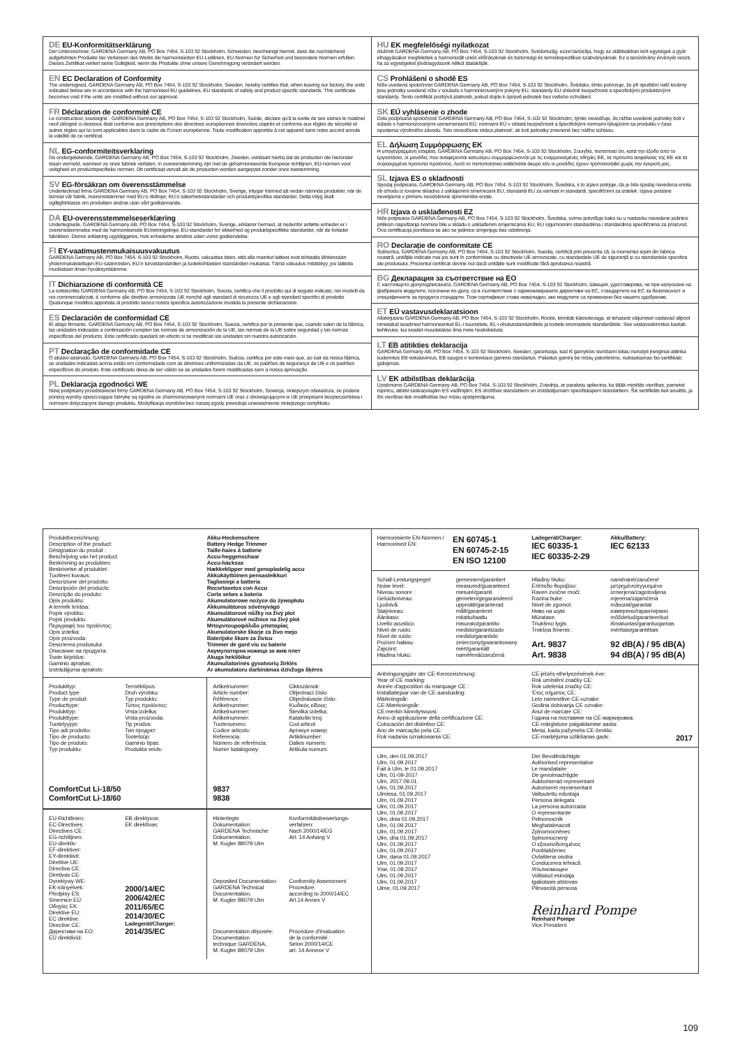DE EU-Konformitätserklärung
Der Unterzeichner, GARDENA Germany AB, PO Box 7454, S-103 92 Stockholm, Schweden, bescheinigt hiermit, dass die nachstehend aufgeführten Produkte bei Verlassen des Werks die harmonisierten EU-Leitlinien, EU-Normen für Sicherheit und besondere Normen erfüllen. Dieses Zertifikat verliert seine Gültigkeit, wenn die Produkte ohne unsere Genehmigung verändert werden.
EN EC Declaration of Conformity
The undersigned, GARDENA Germany AB, PO Box 7454, S-103 92 Stockholm, Sweden, hereby certifies that, when leaving our factory, the units indicated below are in accordance with the harmonised EU guidelines, EU standards of safety and product specific standards. This certificate becomes void if the units are modified without our approval.
FR Déclaration de conformité CE
Le constructeur, soussigné : GARDENA Germany AB, PO Box 7454, S-103 92 Stockholm, Suède, déclare qu'à la sortie de ses usines le matériel neuf désigné ci-dessous était conforme aux prescriptions des directives européennes énoncées ciaprès et conforme aux règles de sécurité et autres règles qui lui sont applicables dans le cadre de l'Union européenne. Toute modification apportée à cet appareil sans notre accord annule la validité de ce certificat.
NL EG-conformiteitsverklaring
De ondergetekende, GARDENA Germany AB, PO Box 7454, S-103 92 Stockholm, Zweden, verklaart hierbij dat de producten die hieronder staan vermeld, wanneer ze onze fabriek verlaten, in overeenstemming zijn met de geharmoniseerde Europese richtlijnen, EU-normen voor veiligheid en productspecifieke normen. Dit certificaat vervalt als de producten worden aangepast zonder onze toestemming.
SV EG-försäkran om överensstämmelse
Undertecknad firma GARDENA Germany AB, PO Box 7454, S-103 92 Stockholm, Sverige, intygar härmed att nedan nämnda produkter, när de lämnar vår fabrik, överensstämmer med EU:s riktlinjer, EU:s säkerhetsstandarder och produktspecifika standarder. Detta intyg skall ogiltigförklaras om produkten ändras utan vårt godkännande.
DA EU-overensstemmelseserklæring
Undertegnede, GARDENA Germany AB, PO Box 7454, S-103 92 Stockholm, Sverige, erklærer hermed, at nedenfor anførte enheder er i overensstemmelse med de harmoniserede EUretningslinjer, EU-standarder for sikkerhed og produktspecifikke standarder, når de forlader fabrikken. Denne erklæring ugyldiggøres, hvis enhederne ændres uden vores godkendelse.
FI EY-vaatimustenmukaisuusvakuutus
GARDENA Germany AB, PO Box 7454, S-103 92 Stockholm, Ruotsi, vakuuttaa täten, että alla mainitut laitteet ovat tehtaalta lähtiessään yhdenmukaistettujen EU-säännösten, EU:n turvastandardien ja tuotekohtaisten standardien mukaisia. Tämä vakuutus mitätöityy, jos laitteita muokataan ilman hyväksyntäämme.
IT Dichiarazione di conformità CE
La sottoscritta GARDENA Germany AB, PO Box 7454, S-103 92 Stockholm, Svezia, certifica che il prodotto qui di seguito indicato, nei modelli da noi commercializzati, è conforme alle direttive armonizzate UE nonché agli standard di sicurezza UE e agli standard specifici di prodotto. Qualunque modifica apportata al prodotto senza nostra specifica autorizzazione invalida la presente dichiarazione.
ES Declaración de conformidad CE
El abajo firmante, GARDENA Germany AB, PO Box 7454, S-103 92 Stockholm, Suecia, certifica por la presente que, cuando salen de la fábrica, las unidades indicadas a continuación cumplen las normas de armonización de la UE, las normas de la UE sobre seguridad y las normas específicas del producto. Este certificado quedará sin efecto si se modifican las unidades sin nuestra autorización.
PT Declaração de conformidade CE
O abaixo-assinado, GARDENA Germany AB, PO Box 7454, S-103 92 Stockholm, Suécia, certifica por este meio que, ao sair da nossa fábrica, as unidades indicadas acima estão em conformidade com as diretrizes uniformizadas da UE, os padrões de segurança da UE e os padrões específicos do produto. Este certificado deixa de ser válido se as unidades forem modificadas sem a nossa aprovação.
PL Deklaracja zgodności WE
Niżej podpisany przedstawiciel firmy GARDENA Germany AB, PO Box 7454, S-103 92 Stockholm, Szwecja, niniejszym oświadcza, że podane poniżej wyroby opuszczające fabrykę są zgodne ze zharmonizowanymi normami UE oraz z obowiązującymi w UE przepisami bezpieczeństwa i normami dotyczącymi danego produktu. Modyfikacja wyrobów bez naszej zgody powoduje unieważnienie niniejszego certyfikatu.
HU EK megfelelőségi nyilatkozat
Alulírott GARDENA Germany AB, PO Box 7454, S-103 92 Stockholm, Svédország, ezzel tanúsítja, hogy az alábbiakban leírt egységek a gyár elhagyásakor megfeleltek a harmonizált uniós előírásoknak és biztonsági és termékspecifikus szabványoknak. Ez a tanúsítvány érvényét veszti, ha az egységeket jóváhagyásunk nélkül átalakítják.
CS Prohlášení o shodě ES
Níže uvedená společnost GARDENA Germany AB, PO Box 7454, S-103 92 Stockholm, Švédsko, tímto potvrzuje, že při opuštění naší továrny jsou jednotky uvedené níže v souladu s harmonizovanými pokyny EU, standardy EU ohledně bezpečnosti a specifickými produktovými standardy. Tento certifikát pozbývá platnosti, pokud dojde k úpravě jednotek bez našeho schválení.
SK EÚ vyhlásenie o zhode
Dolu podpísaná spoločnosť GARDENA Germany AB, PO Box 7454, S-103 92 Stockholm, týmto osvedčuje, že nižšie uvedené jednotky boli v súlade s harmonizovanými usmerneniami EÚ, normami EÚ v oblasti bezpečnosti a špecifickými normami týkajúcimi sa produktu v čase opustenia výrobného závodu. Toto osvedčenie stráca platnosť, ak boli jednotky zmenené bez nášho súhlasu.
EL Δήλωση Συμμόρφωσης ΕΚ
Η υπογεγραμμένη εταιρεία, GARDENA Germany AB, PO Box 7454, S-103 92 Stockholm, Σουηδία, πιστοποιεί ότι, κατά την έξοδο από το εργοστάσιο, οι μονάδες που αναφέρονται κατωτέρω συμμορφώνονται με τις εναρμονισμένες οδηγίες ΕΕ, τα πρότυπα ασφαλείας της ΕΕ και τα συγκεκριμένα πρότυπα προϊόντος. Αυτό το πιστοποιητικό καθίσταται άκυρο εάν οι μονάδες έχουν τροποποιηθεί χωρίς την έγκρισή μας.
SL Izjava ES o skladnosti
Spodaj podpisana, GARDENA Germany AB, PO Box 7454, S-103 92 Stockholm, Švedska, s to izjavo potrjuje, da je bila spodaj navedena enota ob izhodu iz tovarne skladna z usklajenimi smernicami EU, standardi EU za varnost in standardi, specifičnimi za izdelek. Izjava postane neveljavna v primeru neodobrene spremembe enote.
HR Izjava o usklađenosti EZ
Niže potpisana GARDENA Germany AB, PO Box 7454, S-103 92 Stockholm, Švedska, ovime potvrđuje kako su u nastavku navedene jedinice prilikom napuštanja tvornice bile u skladu s usklađenim smjernicama EU, EU sigurnosnim standardima i standardima specifičnima za proizvod. Ova certifikacija poništava se ako se jedinice izmjenjuju bez odobrenja.
RO Declarație de conformitate CE
Subscrisa, GARDENA Germany AB, PO Box 7454, S-103 92 Stockholm, Suedia, certifică prin prezenta că, la momentul ieșirii din fabrica noastră, unitățile indicate mai jos sunt în conformitate cu directivele UE armonizate, cu standardele UE de siguranță și cu standardele specifice ale produsului. Prezentul certificat devine nul dacă unitățile sunt modificate fără aprobarea noastră.
BG Декларация за съответствие на ЕО
С настоящото долуподписаната, GARDENA Germany AB, PO Box 7454, S-103 92 Stockholm, Швеция, удостоверява, че при напускане на фабриката модулите, посочени по-долу, са в съответствие с хармонизираните директиви на ЕС, стандартите на ЕС за безопасност и специфичните за продукта стандарти. Този сертификат става невалиден, ако модулите са променени без нашето одобрение.
ET EÜ vastavusdeklaratsioon
Allakirjutanu GARDENA Germany AB, PO Box 7454, S-103 92 Stockholm, Rootsi, kinnitab käesolevaga, et tehasest väljumisel vastavad allpool nimetatud seadmed harmoneeritud EL-i suunistele, EL-i ohutusstandarditele ja tootele eriomastele standarditele. See vastavuskinnitus kaotab kehtivuse, kui seadet muudetakse ilma meie heakskiiduta.
LT EB atitikties deklaracija
GARDENA Germany AB, PO Box 7454, S-103 92 Stockholm, Sweden, garantuoja, kad iš gamyklos siunčiami toliau nurodyti įrenginiai atitinka suderintus EB reikalavimus, EB saugos ir konkretaus gaminio standartus. Pakeitus gaminį be mūsų patvirtinimo, nutraukiamas šio sertifikato galiojimas.
LV EK atbilstības deklarācija
Uzņēmums GARDENA Germany AB, PO Box 7454, S-103 92 Stockholm, Zviedrija, ar parakstu apliecina, ka tālāk minētās vienības, pametot rūpnīcu, atbilst saskaņotajām ES vadlīnijām, ES drošības standartiem un izstrādājumam specifiskajiem standartiem. Šis sertifikāts tiek anulēts, ja šīs vienības tiek modificētas bez mūsu apstiprinājuma.
| Produktbezeichnung: Description of the product: Désignation du produit : Beschrijving van het product: Beskrivning av produkten: Beskrivelse af produktet: Tuotteen kuvaus: Descrizione del prodotto: Descripción del producto: Descrição do produto: Opis produktu: A termék leírása: Popis výrobku: Popis produktu: Περιγραφή του προϊόντος: Opis izdelka: Opis proizvoda: Descrierea produsului: Описание на продукта: Toote kirjeldus: Gaminio aprašas: Izstrādājuma apraksts: | Akku-Heckenschere Battery Hedge Trimmer Taille-haies à batterie Accu-heggenschaar Accu-häcksax Hækkeklipper med genopladelig accu Akkukäyttöinen pensasleikkuri Tagliasiepi a batteria Recortasetos con Accu Corta sebes a bateria Akumulatorowe nożyce do żywopłotu Akkumulátoros sövényvágó Akumulátorové nůžky na živý plot Akumulátorové nožnice na živý plot Μπορντουροψάλιδο μπαταρίας Akumulatorske škarje za živo mejo Baterijske škare za živicu Trimmer de gard viu cu baterie Акумулаторна ножица за жив плет Akuga hekilõikur Akumuliatorinės gyvatvorių žirklės Ar akumulatoru darbināmas dzīvžoga šķēres |
| / Produkttyp: Product type: Type de produit: Producttype: Produkttyp: Produkttype: Tuotetyyppi: Tipo adi prodotto: Tipo de producto: Tipo de produto: Typ produktu: / Terméktípus: Druh výrobku: Typ produktu: Τύπος προϊόντος: Vrsta izdelka: Vrsta proizvoda: Tip produs: Тип продукт: Tootetüüp: Gaminio tipas: Produkta veids: / ComfortCut Li-18/50 ComfortCut Li-18/60 | / Artikelnummer: Article number: Référence : Artikelnummer: Artikelnummer: Artikelnummer: Tuotenumero: Codice articolo: Referencia: Número de referência: Numer katalogowy: / Cikkszámok: Objednací číslo: Objednávacie číslo: Κωδικός είδους: Številka izdelka: Kataloški broj: Cod articol: Артикул номер: Artiklinumber: Dalies numeris: Artikula numurs: / 9837 9838 |
| / EU-Richtlinien: EC-Directives: Directives CE : EG-richtlijnen: EU-direktiv: EF-direktiver: EY-direktiivit: Direttive UE: Directiva CE: Diretivas CE: Dyrektywy WE: EK-irányelvek: Předpisy ES: Smernice EÚ: Οδηγίες ΕΚ: Direktive EU: EC direktive: Directive CE: Директиви на ЕО: EÜ direktiivid: / EB direktyvos: EK direktīvas: 2000/14/EC 2006/42/EC 2011/65/EC 2014/30/EC Ladegerät/Charger: 2014/35/EC / | / Hinterlegte Dokumentation: GARDENA Technische Dokumentation, M. Kugler 89079 Ulm Deposited Documentation: GARDENA Technical Documentation, M. Kugler 89079 Ulm Documentation déposée: Documentation technique GARDENA, M. Kugler 89079 Ulm / Konformitätsbewertungs- verfahren: Nach 2000/14/EG Art. 14 Anhang V Conformity Assessment Procedure: according to 2000/14/EC Art.14 Annex V Procédure d'évaluation de la conformité : Selon 2000/14/CE art. 14 Annexe V / |
| Harmonisierte EN-Normen / Harmonised EN: | EN 60745-1 EN 60745-2-15 EN ISO 12100 | Ladegerät/Charger: IEC 60335-1 IEC 60335-2-29 | Akku/Battery: IEC 62133 |
| Schall-Leistungspegel: Noise level: Niveau sonore : Geluidsniveau: Ljudnivå: Støjniveau: Äänitaso: Livello acustico: Nivel de ruido: Nível de ruído: Poziom hałasu: Zajszint: Hladina hluku: | gemessen/garantiert measured/guaranteed mesuré/garanti gemeten/gegarandeerd uppmätt/garanterad målt/garanteret mitattu/taattu misurato/garantito medido/garantizado medido/garantido zmierzony/gwarantowany mért/garantált naměřená/zaručená | Hladiny hluku: Επίπεδο θορύβου: Raven zvočne moči: Razina buke: Nivel de zgomot: Ниво на шум: Müratase: Triukšmo lygis: Trokšņa līmenis : Art. 9837 Art. 9838 | naměrané/zaručené μετρημένο/εγγυημένο izmerjena/zagotovljena mjerena/zajamčena măsurat/garantat измерено/гарантирано mõõdetud/garanteeritud išmatuotas/garantuojamas mērītais/garantētais 92 dB(A) / 95 dB(A) 94 dB(A) / 95 dB(A) |
| Anbringungsjahr der CE-Kennzeichnung: Year of CE marking: Année d'apposition du marquage CE : Installatiejaar van de CE-aanduiding: Märkningsår: CE-Mærkningsår: CE-merkin kiinnitysvuosi: Anno di applicazione della certificazione CE: Colocación del distintivo CE: Ano de marcação pela CE: Rok nadania oznakowania CE: | CE-jelzés elhelyezésének éve: Rok umístění značky CE: Rok udelenia značky CE: Έτος σήματος CE: Leto namestitve CE-oznake: Godina dobivanja CE oznake: Anul de marcare CE: Година на поставяне на CE-маркировка: CE-märgistuse paigaldamise aasta: Metai, kada pažymėta CE-ženklu: CE-marķējuma uzlikšanas gads: 2017 |
| Ulm, den 01.09.2017 Ulm, 01.09.2017 Fait à Ulm, le 01.09.2017 Ulm, 01-09-2017 Ulm, 2017.09.01. Ulm, 01.09.2017 Ulmissa, 01.09.2017 Ulm, 01.09.2017 Ulm, 01.09.2017 Ulm, 01.09.2017 Ulm, dnia 01.09.2017 Ulm, 01.09.2017 Ulm, 01.09.2017 Ulm, dňa 01.09.2017 Ulm, 01.09.2017 Ulm, 01.09.2017 Ulm, dana 01.09.2017 Ulm, 01.09.2017 Улм, 01.09.2017 Ulm, 01.09.2017 Ulm, 01.09.2017 Ulme, 01.09.2017 | Der Bevollmächtigte Authorised representative Le mandataire De gevolmachtigde Auktoriserad representant Autoriseret repræsentant Valtuutettu edustaja Persona delegata La persona autorizada O representante Pełnomocnik Meghatalmazott Zplnomocněnec Splnomocnený O εξουσιοδοτημένος Pooblaščenec Ovlaštena osoba Conducerea tehnică Упълномощен Volitatud esindaja Igaliotasis atstovas Pilnvarotā persona Reinhard Pompe Reinhard Pompe Vice President |
109